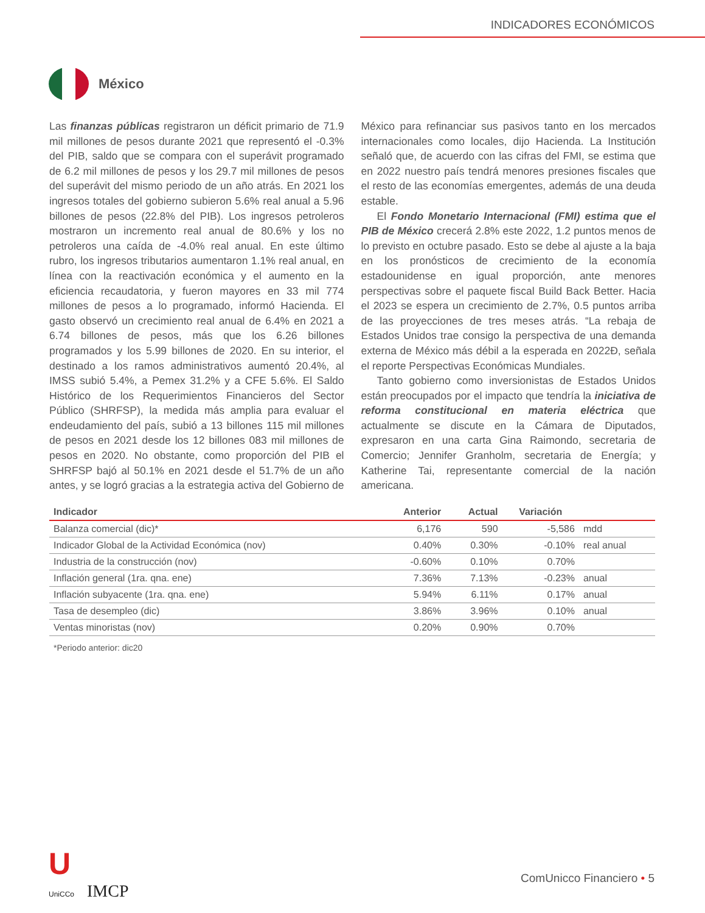INDICADORES ECONÓMICOS
México
Las finanzas públicas registraron un déficit primario de 71.9 mil millones de pesos durante 2021 que representó el -0.3% del PIB, saldo que se compara con el superávit programado de 6.2 mil millones de pesos y los 29.7 mil millones de pesos del superávit del mismo periodo de un año atrás. En 2021 los ingresos totales del gobierno subieron 5.6% real anual a 5.96 billones de pesos (22.8% del PIB). Los ingresos petroleros mostraron un incremento real anual de 80.6% y los no petroleros una caída de -4.0% real anual. En este último rubro, los ingresos tributarios aumentaron 1.1% real anual, en línea con la reactivación económica y el aumento en la eficiencia recaudatoria, y fueron mayores en 33 mil 774 millones de pesos a lo programado, informó Hacienda. El gasto observó un crecimiento real anual de 6.4% en 2021 a 6.74 billones de pesos, más que los 6.26 billones programados y los 5.99 billones de 2020. En su interior, el destinado a los ramos administrativos aumentó 20.4%, al IMSS subió 5.4%, a Pemex 31.2% y a CFE 5.6%. El Saldo Histórico de los Requerimientos Financieros del Sector Público (SHRFSP), la medida más amplia para evaluar el endeudamiento del país, subió a 13 billones 115 mil millones de pesos en 2021 desde los 12 billones 083 mil millones de pesos en 2020. No obstante, como proporción del PIB el SHRFSP bajó al 50.1% en 2021 desde el 51.7% de un año antes, y se logró gracias a la estrategia activa del Gobierno de México para refinanciar sus pasivos tanto en los mercados internacionales como locales, dijo Hacienda. La Institución señaló que, de acuerdo con las cifras del FMI, se estima que en 2022 nuestro país tendrá menores presiones fiscales que el resto de las economías emergentes, además de una deuda estable.
El Fondo Monetario Internacional (FMI) estima que el PIB de México crecerá 2.8% este 2022, 1.2 puntos menos de lo previsto en octubre pasado. Esto se debe al ajuste a la baja en los pronósticos de crecimiento de la economía estadounidense en igual proporción, ante menores perspectivas sobre el paquete fiscal Build Back Better. Hacia el 2023 se espera un crecimiento de 2.7%, 0.5 puntos arriba de las proyecciones de tres meses atrás. “La rebaja de Estados Unidos trae consigo la perspectiva de una demanda externa de México más débil a la esperada en 2022Ð, señala el reporte Perspectivas Económicas Mundiales.
Tanto gobierno como inversionistas de Estados Unidos están preocupados por el impacto que tendría la iniciativa de reforma constitucional en materia eléctrica que actualmente se discute en la Cámara de Diputados, expresaron en una carta Gina Raimondo, secretaria de Comercio; Jennifer Granholm, secretaria de Energía; y Katherine Tai, representante comercial de la nación americana.
| Indicador | Anterior | Actual | Variación | |
| --- | --- | --- | --- | --- |
| Balanza comercial (dic)* | 6,176 | 590 | -5,586 | mdd |
| Indicador Global de la Actividad Económica (nov) | 0.40% | 0.30% | -0.10% | real anual |
| Industria de la construcción (nov) | -0.60% | 0.10% | 0.70% | |
| Inflación general (1ra. qna. ene) | 7.36% | 7.13% | -0.23% | anual |
| Inflación subyacente (1ra. qna. ene) | 5.94% | 6.11% | 0.17% | anual |
| Tasa de desempleo (dic) | 3.86% | 3.96% | 0.10% | anual |
| Ventas minoristas (nov) | 0.20% | 0.90% | 0.70% | |
*Periodo anterior: dic20
U
UniCCo IMCP
ComUnicco Financiero • 5